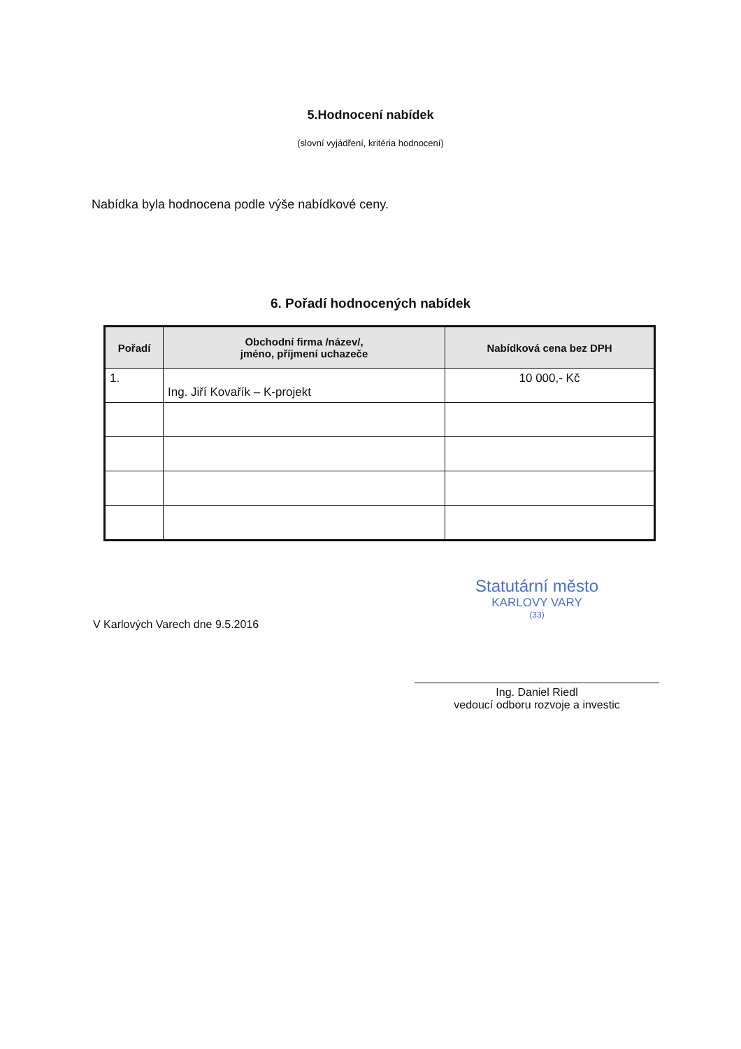5.Hodnocení nabídek
(slovní vyjádření, kritéria hodnocení)
Nabídka byla hodnocena podle výše nabídkové ceny.
6. Pořadí hodnocených nabídek
| Pořadí | Obchodní firma /název/, jméno, příjmení uchazeče | Nabídková cena bez DPH |
| --- | --- | --- |
| 1. | Ing. Jiří Kovařík – K-projekt | 10 000,- Kč |
V Karlových Varech dne 9.5.2016
Statutární město
KARLOVY VARY
(33)
Ing. Daniel Riedl
vedoucí odboru rozvoje a investic